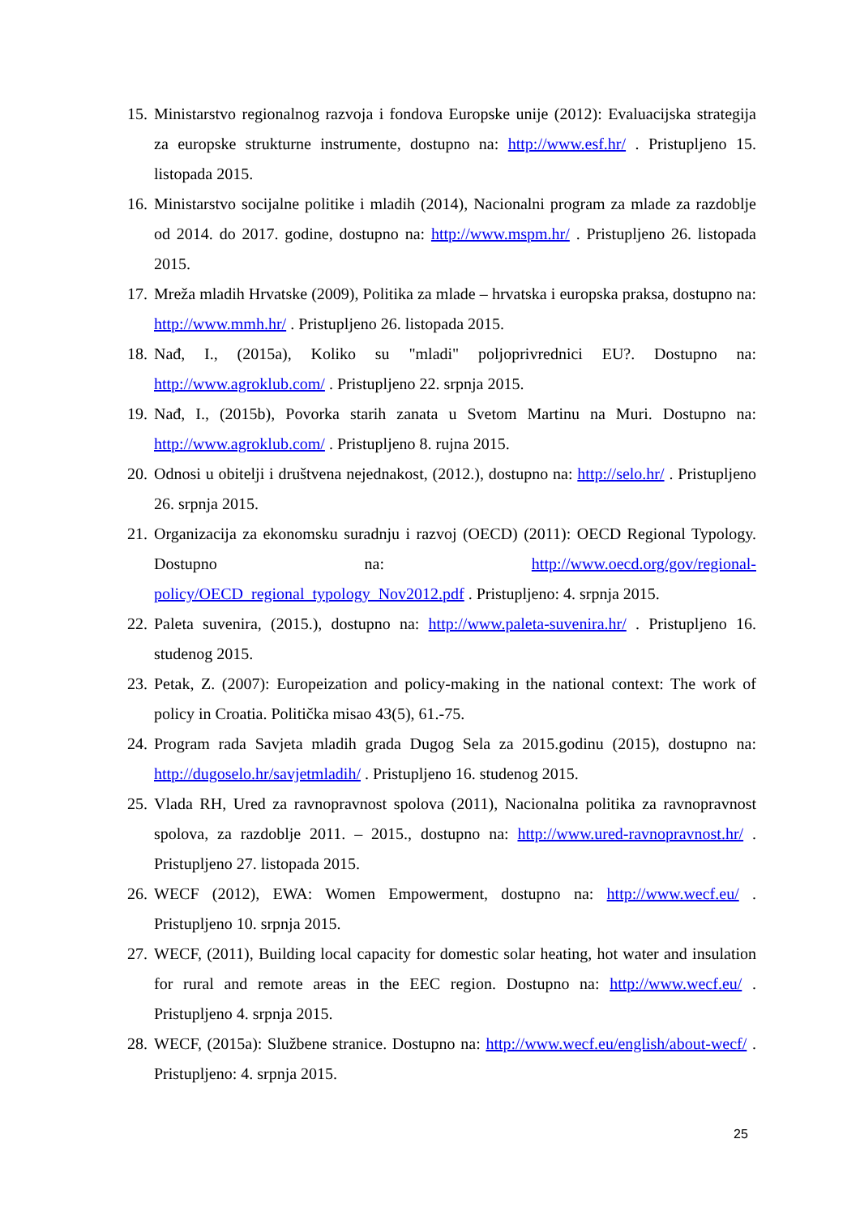15. Ministarstvo regionalnog razvoja i fondova Europske unije (2012): Evaluacijska strategija za europske strukturne instrumente, dostupno na: http://www.esf.hr/ . Pristupljeno 15. listopada 2015.
16. Ministarstvo socijalne politike i mladih (2014), Nacionalni program za mlade za razdoblje od 2014. do 2017. godine, dostupno na: http://www.mspm.hr/ . Pristupljeno 26. listopada 2015.
17. Mreža mladih Hrvatske (2009), Politika za mlade – hrvatska i europska praksa, dostupno na: http://www.mmh.hr/ . Pristupljeno 26. listopada 2015.
18. Nađ, I., (2015a), Koliko su "mladi" poljoprivrednici EU?. Dostupno na: http://www.agroklub.com/ . Pristupljeno 22. srpnja 2015.
19. Nađ, I., (2015b), Povorka starih zanata u Svetom Martinu na Muri. Dostupno na: http://www.agroklub.com/ . Pristupljeno 8. rujna 2015.
20. Odnosi u obitelji i društvena nejednakost, (2012.), dostupno na: http://selo.hr/ . Pristupljeno 26. srpnja 2015.
21. Organizacija za ekonomsku suradnju i razvoj (OECD) (2011): OECD Regional Typology. Dostupno na: http://www.oecd.org/gov/regional-policy/OECD_regional_typology_Nov2012.pdf . Pristupljeno: 4. srpnja 2015.
22. Paleta suvenira, (2015.), dostupno na: http://www.paleta-suvenira.hr/ . Pristupljeno 16. studenog 2015.
23. Petak, Z. (2007): Europeization and policy-making in the national context: The work of policy in Croatia. Politička misao 43(5), 61.-75.
24. Program rada Savjeta mladih grada Dugog Sela za 2015.godinu (2015), dostupno na: http://dugoselo.hr/savjetmladih/ . Pristupljeno 16. studenog 2015.
25. Vlada RH, Ured za ravnopravnost spolova (2011), Nacionalna politika za ravnopravnost spolova, za razdoblje 2011. – 2015., dostupno na: http://www.ured-ravnopravnost.hr/ . Pristupljeno 27. listopada 2015.
26. WECF (2012), EWA: Women Empowerment, dostupno na: http://www.wecf.eu/ . Pristupljeno 10. srpnja 2015.
27. WECF, (2011), Building local capacity for domestic solar heating, hot water and insulation for rural and remote areas in the EEC region. Dostupno na: http://www.wecf.eu/ . Pristupljeno 4. srpnja 2015.
28. WECF, (2015a): Službene stranice. Dostupno na: http://www.wecf.eu/english/about-wecf/ . Pristupljeno: 4. srpnja 2015.
25